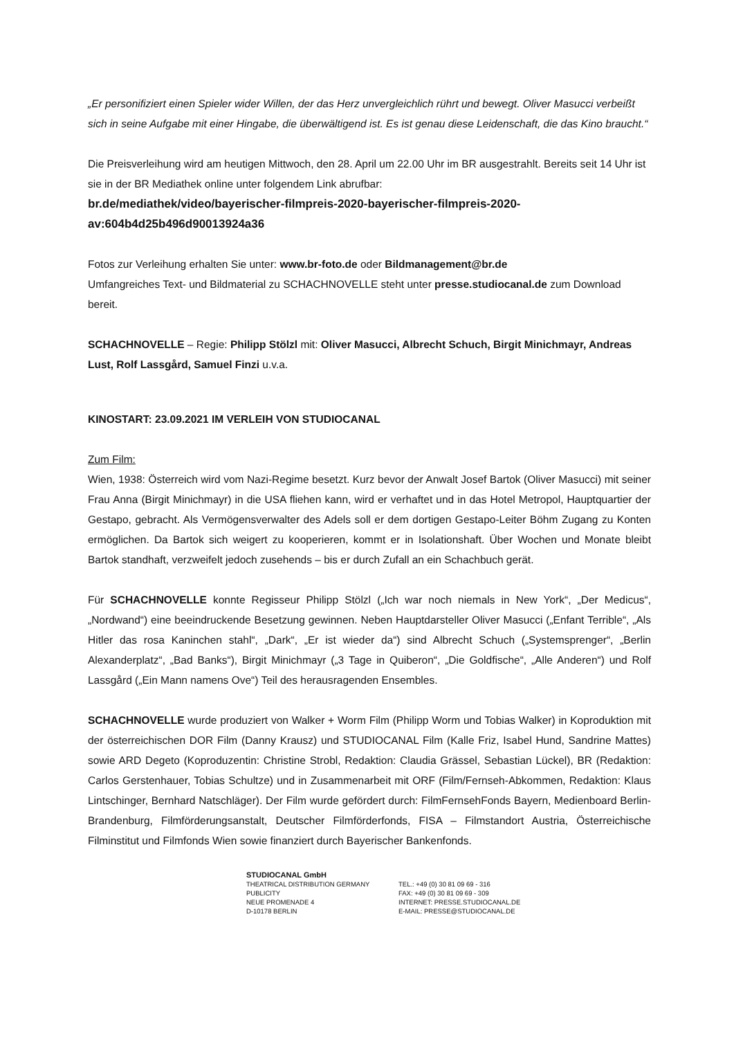„Er personifiziert einen Spieler wider Willen, der das Herz unvergleichlich rührt und bewegt. Oliver Masucci verbeißt sich in seine Aufgabe mit einer Hingabe, die überwältigend ist. Es ist genau diese Leidenschaft, die das Kino braucht.“
Die Preisverleihung wird am heutigen Mittwoch, den 28. April um 22.00 Uhr im BR ausgestrahlt. Bereits seit 14 Uhr ist sie in der BR Mediathek online unter folgendem Link abrufbar:
br.de/mediathek/video/bayerischer-filmpreis-2020-bayerischer-filmpreis-2020-av:604b4d25b496d90013924a36
Fotos zur Verleihung erhalten Sie unter: www.br-foto.de oder Bildmanagement@br.de
Umfangreiches Text- und Bildmaterial zu SCHACHNOVELLE steht unter presse.studiocanal.de zum Download bereit.
SCHACHNOVELLE – Regie: Philipp Stölzl mit: Oliver Masucci, Albrecht Schuch, Birgit Minichmayr, Andreas Lust, Rolf Lassgård, Samuel Finzi u.v.a.
KINOSTART: 23.09.2021 IM VERLEIH VON STUDIOCANAL
Zum Film:
Wien, 1938: Österreich wird vom Nazi-Regime besetzt. Kurz bevor der Anwalt Josef Bartok (Oliver Masucci) mit seiner Frau Anna (Birgit Minichmayr) in die USA fliehen kann, wird er verhaftet und in das Hotel Metropol, Hauptquartier der Gestapo, gebracht. Als Vermögensverwalter des Adels soll er dem dortigen Gestapo-Leiter Böhm Zugang zu Konten ermöglichen. Da Bartok sich weigert zu kooperieren, kommt er in Isolationshaft. Über Wochen und Monate bleibt Bartok standhaft, verzweifelt jedoch zusehends – bis er durch Zufall an ein Schachbuch gerät.
Für SCHACHNOVELLE konnte Regisseur Philipp Stölzl („Ich war noch niemals in New York“, „Der Medicus“, „Nordwand“) eine beeindruckende Besetzung gewinnen. Neben Hauptdarsteller Oliver Masucci („Enfant Terrible“, „Als Hitler das rosa Kaninchen stahl“, „Dark“, „Er ist wieder da“) sind Albrecht Schuch („Systemsprenger“, „Berlin Alexanderplatz“, „Bad Banks“), Birgit Minichmayr („3 Tage in Quiberon“, „Die Goldfische“, „Alle Anderen“) und Rolf Lassgård („Ein Mann namens Ove“) Teil des herausragenden Ensembles.
SCHACHNOVELLE wurde produziert von Walker + Worm Film (Philipp Worm und Tobias Walker) in Koproduktion mit der österreichischen DOR Film (Danny Krausz) und STUDIOCANAL Film (Kalle Friz, Isabel Hund, Sandrine Mattes) sowie ARD Degeto (Koproduzentin: Christine Strobl, Redaktion: Claudia Grässel, Sebastian Lückel), BR (Redaktion: Carlos Gerstenhauer, Tobias Schultze) und in Zusammenarbeit mit ORF (Film/Fernseh-Abkommen, Redaktion: Klaus Lintschinger, Bernhard Natschläger). Der Film wurde gefördert durch: FilmFernsehFonds Bayern, Medienboard Berlin-Brandenburg, Filmförderungsanstalt, Deutscher Filmförderfonds, FISA – Filmstandort Austria, Österreichische Filminstitut und Filmfonds Wien sowie finanziert durch Bayerischer Bankenfonds.
STUDIOCANAL GmbH
THEATRICAL DISTRIBUTION GERMANY
PUBLICITY
NEUE PROMENADE 4
D-10178 BERLIN
TEL.: +49 (0) 30 81 09 69 - 316
FAX: +49 (0) 30 81 09 69 - 309
INTERNET: PRESSE.STUDIOCANAL.DE
E-MAIL: PRESSE@STUDIOCANAL.DE